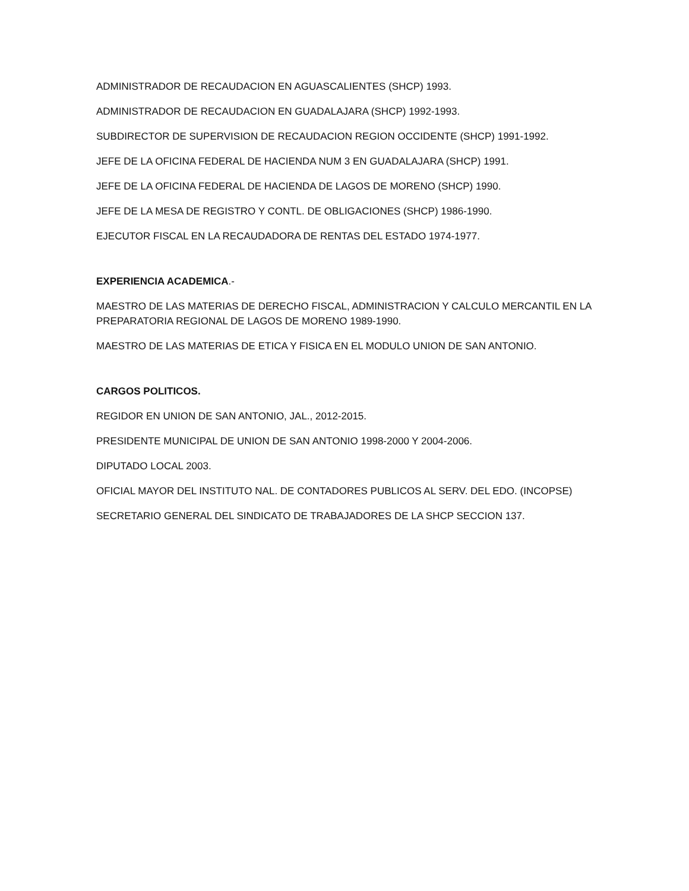ADMINISTRADOR DE RECAUDACION EN AGUASCALIENTES (SHCP) 1993.
ADMINISTRADOR DE RECAUDACION EN GUADALAJARA (SHCP) 1992-1993.
SUBDIRECTOR DE SUPERVISION DE RECAUDACION REGION OCCIDENTE (SHCP) 1991-1992.
JEFE DE LA OFICINA FEDERAL DE HACIENDA NUM 3 EN GUADALAJARA (SHCP) 1991.
JEFE DE LA OFICINA FEDERAL DE HACIENDA DE LAGOS DE MORENO (SHCP) 1990.
JEFE DE LA MESA DE REGISTRO Y CONTL. DE OBLIGACIONES (SHCP) 1986-1990.
EJECUTOR FISCAL EN LA RECAUDADORA DE RENTAS DEL ESTADO 1974-1977.
EXPERIENCIA ACADEMICA.-
MAESTRO DE LAS MATERIAS DE DERECHO FISCAL, ADMINISTRACION Y CALCULO MERCANTIL EN LA PREPARATORIA REGIONAL DE LAGOS DE MORENO 1989-1990.
MAESTRO DE LAS MATERIAS DE ETICA Y FISICA EN EL MODULO UNION DE SAN ANTONIO.
CARGOS POLITICOS.
REGIDOR EN UNION DE SAN ANTONIO, JAL., 2012-2015.
PRESIDENTE MUNICIPAL DE UNION DE SAN ANTONIO 1998-2000 Y 2004-2006.
DIPUTADO LOCAL 2003.
OFICIAL MAYOR DEL INSTITUTO NAL. DE CONTADORES PUBLICOS AL SERV. DEL EDO. (INCOPSE)
SECRETARIO GENERAL DEL SINDICATO DE TRABAJADORES DE LA SHCP SECCION 137.